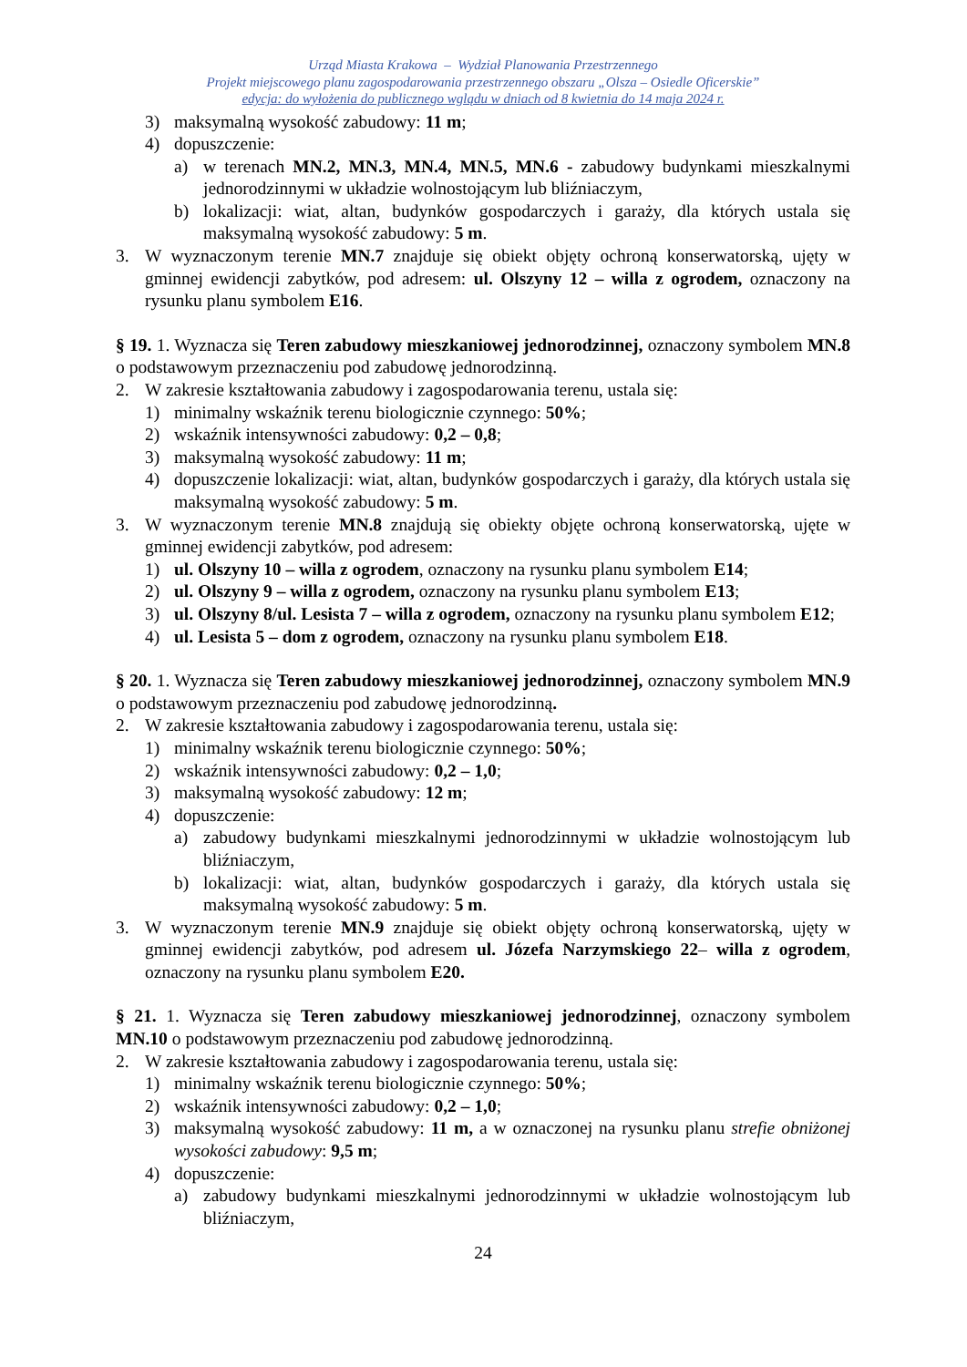Urząd Miasta Krakowa – Wydział Planowania Przestrzennego
Projekt miejscowego planu zagospodarowania przestrzennego obszaru „Olsza – Osiedle Oficerskie”
edycja: do wyłożenia do publicznego wglądu w dniach od 8 kwietnia do 14 maja 2024 r.
3) maksymalną wysokość zabudowy: 11 m;
4) dopuszczenie:
a) w terenach MN.2, MN.3, MN.4, MN.5, MN.6 - zabudowy budynkami mieszkalnymi jednorodzinnymi w układzie wolnostojącym lub bliźniaczym,
b) lokalizacji: wiat, altan, budynków gospodarczych i garaży, dla których ustala się maksymalną wysokość zabudowy: 5 m.
3. W wyznaczonym terenie MN.7 znajduje się obiekt objęty ochroną konserwatorską, ujęty w gminnej ewidencji zabytków, pod adresem: ul. Olszyny 12 – willa z ogrodem, oznaczony na rysunku planu symbolem E16.
§ 19. 1. Wyznacza się Teren zabudowy mieszkaniowej jednorodzinnej, oznaczony symbolem MN.8 o podstawowym przeznaczeniu pod zabudowę jednorodzinną.
2. W zakresie kształtowania zabudowy i zagospodarowania terenu, ustala się:
1) minimalny wskaźnik terenu biologicznie czynnego: 50%;
2) wskaźnik intensywności zabudowy: 0,2 – 0,8;
3) maksymalną wysokość zabudowy: 11 m;
4) dopuszczenie lokalizacji: wiat, altan, budynków gospodarczych i garaży, dla których ustala się maksymalną wysokość zabudowy: 5 m.
3. W wyznaczonym terenie MN.8 znajdują się obiekty objęte ochroną konserwatorską, ujęte w gminnej ewidencji zabytków, pod adresem:
1) ul. Olszyny 10 – willa z ogrodem, oznaczony na rysunku planu symbolem E14;
2) ul. Olszyny 9 – willa z ogrodem, oznaczony na rysunku planu symbolem E13;
3) ul. Olszyny 8/ul. Lesista 7 – willa z ogrodem, oznaczony na rysunku planu symbolem E12;
4) ul. Lesista 5 – dom z ogrodem, oznaczony na rysunku planu symbolem E18.
§ 20. 1. Wyznacza się Teren zabudowy mieszkaniowej jednorodzinnej, oznaczony symbolem MN.9 o podstawowym przeznaczeniu pod zabudowę jednorodzinną.
2. W zakresie kształtowania zabudowy i zagospodarowania terenu, ustala się:
1) minimalny wskaźnik terenu biologicznie czynnego: 50%;
2) wskaźnik intensywności zabudowy: 0,2 – 1,0;
3) maksymalną wysokość zabudowy: 12 m;
4) dopuszczenie:
a) zabudowy budynkami mieszkalnymi jednorodzinnymi w układzie wolnostojącym lub bliźniaczym,
b) lokalizacji: wiat, altan, budynków gospodarczych i garaży, dla których ustala się maksymalną wysokość zabudowy: 5 m.
3. W wyznaczonym terenie MN.9 znajduje się obiekt objęty ochroną konserwatorską, ujęty w gminnej ewidencji zabytków, pod adresem ul. Józefa Narzymskiego 22– willa z ogrodem, oznaczony na rysunku planu symbolem E20.
§ 21. 1. Wyznacza się Teren zabudowy mieszkaniowej jednorodzinnej, oznaczony symbolem MN.10 o podstawowym przeznaczeniu pod zabudowę jednorodzinną.
2. W zakresie kształtowania zabudowy i zagospodarowania terenu, ustala się:
1) minimalny wskaźnik terenu biologicznie czynnego: 50%;
2) wskaźnik intensywności zabudowy: 0,2 – 1,0;
3) maksymalną wysokość zabudowy: 11 m, a w oznaczonej na rysunku planu strefie obniżonej wysokości zabudowy: 9,5 m;
4) dopuszczenie:
a) zabudowy budynkami mieszkalnymi jednorodzinnymi w układzie wolnostojącym lub bliźniaczym,
24